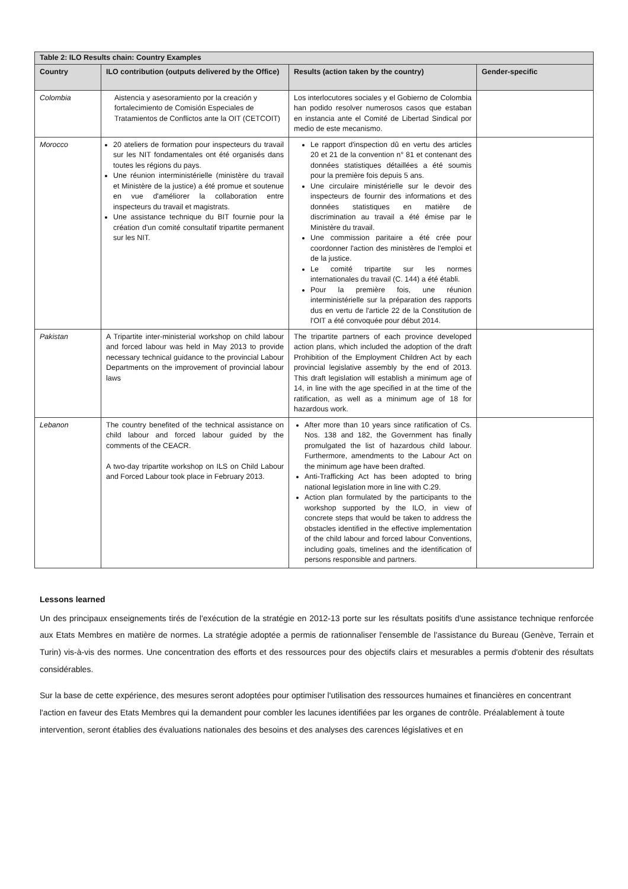| Table 2: ILO Results chain: Country Examples | | | |
| --- | --- | --- | --- |
| Country | ILO contribution (outputs delivered by the Office) | Results (action taken by the country) | Gender-specific |
| Colombia | Aistencia y asesoramiento por la creación y fortalecimiento de Comisión Especiales de Tratamientos de Conflictos ante la OIT (CETCOIT) | Los interlocutores sociales y el Gobierno de Colombia han podido resolver numerosos casos que estaban en instancia ante el Comité de Libertad Sindical por medio de este mecanismo. | |
| Morocco | 20 ateliers de formation pour inspecteurs du travail sur les NIT fondamentales ont été organisés dans toutes les régions du pays. Une réunion interministérielle (ministère du travail et Ministère de la justice) a été promue et soutenue en vue d'améliorer la collaboration entre inspecteurs du travail et magistrats. Une assistance technique du BIT fournie pour la création d'un comité consultatif tripartite permanent sur les NIT. | Le rapport d'inspection dû en vertu des articles 20 et 21 de la convention n° 81 et contenant des données statistiques détaillées a été soumis pour la première fois depuis 5 ans. Une circulaire ministérielle sur le devoir des inspecteurs de fournir des informations et des données statistiques en matière de discrimination au travail a été émise par le Ministère du travail. Une commission paritaire a été crée pour coordonner l'action des ministères de l'emploi et de la justice. Le comité tripartite sur les normes internationales du travail (C. 144) a été établi. Pour la première fois, une réunion interministérielle sur la préparation des rapports dus en vertu de l'article 22 de la Constitution de l'OIT a été convoquée pour début 2014. | |
| Pakistan | A Tripartite inter-ministerial workshop on child labour and forced labour was held in May 2013 to provide necessary technical guidance to the provincial Labour Departments on the improvement of provincial labour laws | The tripartite partners of each province developed action plans, which included the adoption of the draft Prohibition of the Employment Children Act by each provincial legislative assembly by the end of 2013. This draft legislation will establish a minimum age of 14, in line with the age specified in at the time of the ratification, as well as a minimum age of 18 for hazardous work. | |
| Lebanon | The country benefited of the technical assistance on child labour and forced labour guided by the comments of the CEACR. A two-day tripartite workshop on ILS on Child Labour and Forced Labour took place in February 2013. | After more than 10 years since ratification of Cs. Nos. 138 and 182, the Government has finally promulgated the list of hazardous child labour. Furthermore, amendments to the Labour Act on the minimum age have been drafted. Anti-Trafficking Act has been adopted to bring national legislation more in line with C.29. Action plan formulated by the participants to the workshop supported by the ILO, in view of concrete steps that would be taken to address the obstacles identified in the effective implementation of the child labour and forced labour Conventions, including goals, timelines and the identification of persons responsible and partners. | |
Lessons learned
Un des principaux enseignements tirés de l'exécution de la stratégie en 2012-13 porte sur les résultats positifs d'une assistance technique renforcée aux Etats Membres en matière de normes. La stratégie adoptée a permis de rationnaliser l'ensemble de l'assistance du Bureau (Genève, Terrain et Turin) vis-à-vis des normes. Une concentration des efforts et des ressources pour des objectifs clairs et mesurables a permis d'obtenir des résultats considérables.
Sur la base de cette expérience, des mesures seront adoptées pour optimiser l'utilisation des ressources humaines et financières en concentrant l'action en faveur des Etats Membres qui la demandent pour combler les lacunes identifiées par les organes de contrôle. Préalablement à toute intervention, seront établies des évaluations nationales des besoins et des analyses des carences législatives et en